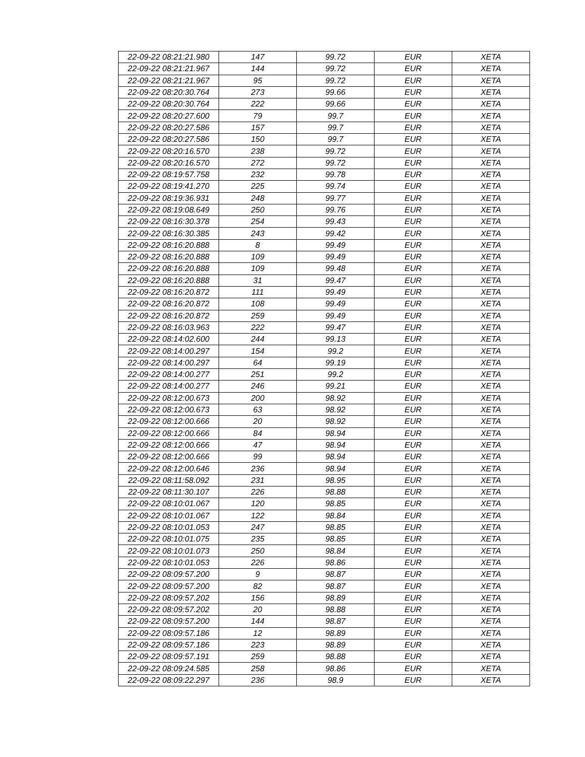| 22-09-22 08:21:21.980 | 147 | 99.72 | EUR | XETA |
| 22-09-22 08:21:21.967 | 144 | 99.72 | EUR | XETA |
| 22-09-22 08:21:21.967 | 95 | 99.72 | EUR | XETA |
| 22-09-22 08:20:30.764 | 273 | 99.66 | EUR | XETA |
| 22-09-22 08:20:30.764 | 222 | 99.66 | EUR | XETA |
| 22-09-22 08:20:27.600 | 79 | 99.7 | EUR | XETA |
| 22-09-22 08:20:27.586 | 157 | 99.7 | EUR | XETA |
| 22-09-22 08:20:27.586 | 150 | 99.7 | EUR | XETA |
| 22-09-22 08:20:16.570 | 238 | 99.72 | EUR | XETA |
| 22-09-22 08:20:16.570 | 272 | 99.72 | EUR | XETA |
| 22-09-22 08:19:57.758 | 232 | 99.78 | EUR | XETA |
| 22-09-22 08:19:41.270 | 225 | 99.74 | EUR | XETA |
| 22-09-22 08:19:36.931 | 248 | 99.77 | EUR | XETA |
| 22-09-22 08:19:08.649 | 250 | 99.76 | EUR | XETA |
| 22-09-22 08:16:30.378 | 254 | 99.43 | EUR | XETA |
| 22-09-22 08:16:30.385 | 243 | 99.42 | EUR | XETA |
| 22-09-22 08:16:20.888 | 8 | 99.49 | EUR | XETA |
| 22-09-22 08:16:20.888 | 109 | 99.49 | EUR | XETA |
| 22-09-22 08:16:20.888 | 109 | 99.48 | EUR | XETA |
| 22-09-22 08:16:20.888 | 31 | 99.47 | EUR | XETA |
| 22-09-22 08:16:20.872 | 111 | 99.49 | EUR | XETA |
| 22-09-22 08:16:20.872 | 108 | 99.49 | EUR | XETA |
| 22-09-22 08:16:20.872 | 259 | 99.49 | EUR | XETA |
| 22-09-22 08:16:03.963 | 222 | 99.47 | EUR | XETA |
| 22-09-22 08:14:02.600 | 244 | 99.13 | EUR | XETA |
| 22-09-22 08:14:00.297 | 154 | 99.2 | EUR | XETA |
| 22-09-22 08:14:00.297 | 64 | 99.19 | EUR | XETA |
| 22-09-22 08:14:00.277 | 251 | 99.2 | EUR | XETA |
| 22-09-22 08:14:00.277 | 246 | 99.21 | EUR | XETA |
| 22-09-22 08:12:00.673 | 200 | 98.92 | EUR | XETA |
| 22-09-22 08:12:00.673 | 63 | 98.92 | EUR | XETA |
| 22-09-22 08:12:00.666 | 20 | 98.92 | EUR | XETA |
| 22-09-22 08:12:00.666 | 84 | 98.94 | EUR | XETA |
| 22-09-22 08:12:00.666 | 47 | 98.94 | EUR | XETA |
| 22-09-22 08:12:00.666 | 99 | 98.94 | EUR | XETA |
| 22-09-22 08:12:00.646 | 236 | 98.94 | EUR | XETA |
| 22-09-22 08:11:58.092 | 231 | 98.95 | EUR | XETA |
| 22-09-22 08:11:30.107 | 226 | 98.88 | EUR | XETA |
| 22-09-22 08:10:01.067 | 120 | 98.85 | EUR | XETA |
| 22-09-22 08:10:01.067 | 122 | 98.84 | EUR | XETA |
| 22-09-22 08:10:01.053 | 247 | 98.85 | EUR | XETA |
| 22-09-22 08:10:01.075 | 235 | 98.85 | EUR | XETA |
| 22-09-22 08:10:01.073 | 250 | 98.84 | EUR | XETA |
| 22-09-22 08:10:01.053 | 226 | 98.86 | EUR | XETA |
| 22-09-22 08:09:57.200 | 9 | 98.87 | EUR | XETA |
| 22-09-22 08:09:57.200 | 82 | 98.87 | EUR | XETA |
| 22-09-22 08:09:57.202 | 156 | 98.89 | EUR | XETA |
| 22-09-22 08:09:57.202 | 20 | 98.88 | EUR | XETA |
| 22-09-22 08:09:57.200 | 144 | 98.87 | EUR | XETA |
| 22-09-22 08:09:57.186 | 12 | 98.89 | EUR | XETA |
| 22-09-22 08:09:57.186 | 223 | 98.89 | EUR | XETA |
| 22-09-22 08:09:57.191 | 259 | 98.88 | EUR | XETA |
| 22-09-22 08:09:24.585 | 258 | 98.86 | EUR | XETA |
| 22-09-22 08:09:22.297 | 236 | 98.9 | EUR | XETA |